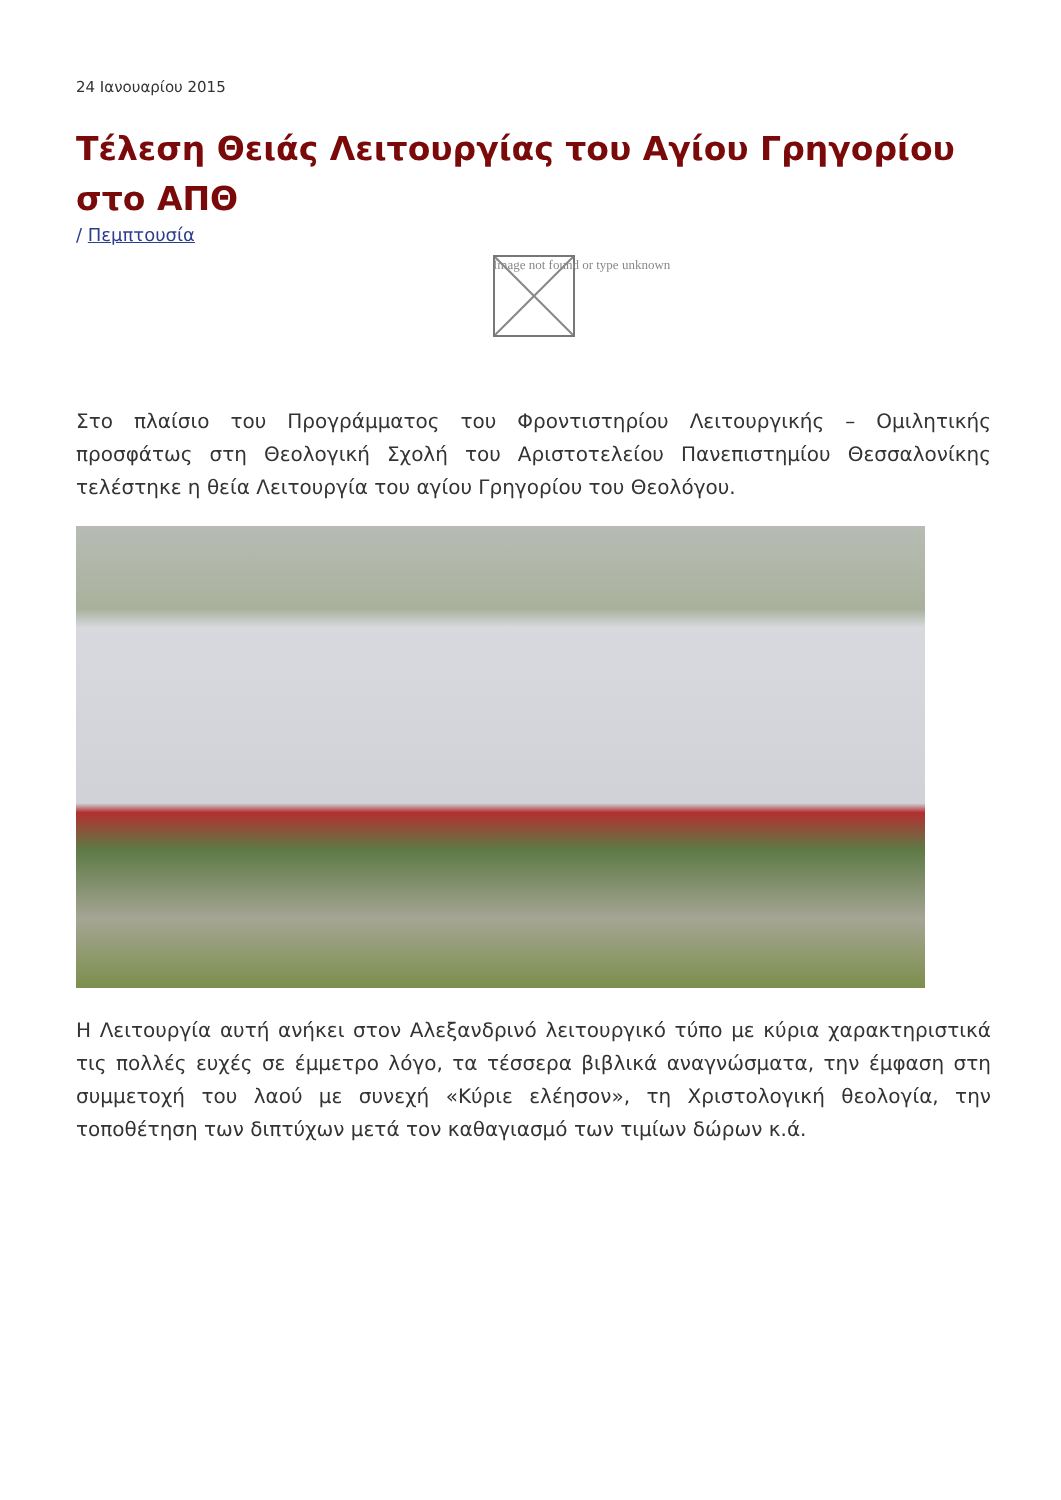24 Ιανουαρίου 2015
Τέλεση Θειάς Λειτουργίας του Αγίου Γρηγορίου στο ΑΠΘ
/ Πεμπτουσία
Image not found or type unknown
Στο πλαίσιο του Προγράμματος του Φροντιστηρίου Λειτουργικής – Ομιλητικής προσφάτως στη Θεολογική Σχολή του Αριστοτελείου Πανεπιστημίου Θεσσαλονίκης τελέστηκε η θεία Λειτουργία του αγίου Γρηγορίου του Θεολόγου.
Η Λειτουργία αυτή ανήκει στον Αλεξανδρινό λειτουργικό τύπο με κύρια χαρακτηριστικά τις πολλές ευχές σε έμμετρο λόγο, τα τέσσερα βιβλικά αναγνώσματα, την έμφαση στη συμμετοχή του λαού με συνεχή «Κύριε ελέησον», τη Χριστολογική θεολογία, την τοποθέτηση των διπτύχων μετά τον καθαγιασμό των τιμίων δώρων κ.ά.